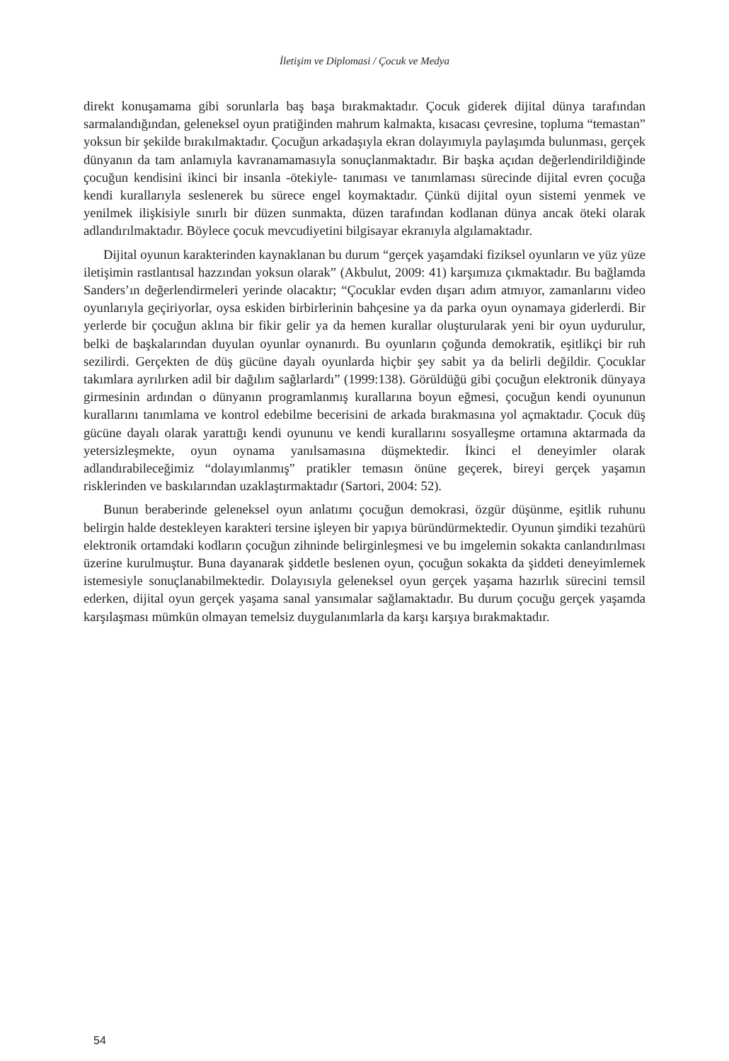İletişim ve Diplomasi / Çocuk ve Medya
direkt konuşamama gibi sorunlarla baş başa bırakmaktadır. Çocuk giderek dijital dünya tarafından sarmalandığından, geleneksel oyun pratiğinden mahrum kalmakta, kısacası çevresine, topluma “temastan” yoksun bir şekilde bırakılmaktadır. Çocuğun arkadaşıyla ekran dolayımıyla paylaşımda bulunması, gerçek dünyanın da tam anlamıyla kavranamamasıyla sonuçlanmaktadır. Bir başka açıdan değerlendirildiğinde çocuğun kendisini ikinci bir insanla -ötekiyle- tanıması ve tanımlaması sürecinde dijital evren çocuğa kendi kurallarıyla seslenerek bu sürece engel koymaktadır. Çünkü dijital oyun sistemi yenmek ve yenilmek ilişkisiyle sınırlı bir düzen sunmakta, düzen tarafından kodlanan dünya ancak öteki olarak adlandırılmaktadır. Böylece çocuk mevcudiyetini bilgisayar ekranıyla algılamaktadır.
Dijital oyunun karakterinden kaynaklanan bu durum “gerçek yaşamdaki fiziksel oyunların ve yüz yüze iletişimin rastlantısal hazzından yoksun olarak” (Akbulut, 2009: 41) karşımıza çıkmaktadır. Bu bağlamda Sanders’ın değerlendirmeleri yerinde olacaktır; “Çocuklar evden dışarı adım atmıyor, zamanlarını video oyunlarıyla geçiriyorlar, oysa eskiden birbirlerinin bahçesine ya da parka oyun oynamaya giderlerdi. Bir yerlerde bir çocuğun aklına bir fikir gelir ya da hemen kurallar oluşturularak yeni bir oyun uydurulur, belki de başkalarından duyulan oyunlar oynanırdı. Bu oyunların çoğunda demokratik, eşitlikçi bir ruh sezilirdi. Gerçekten de düş gücüne dayalı oyunlarda hiçbir şey sabit ya da belirli değildir. Çocuklar takımlara ayrılırken adil bir dağılım sağlarlardı” (1999:138). Görüldüğü gibi çocuğun elektronik dünyaya girmesinin ardından o dünyanın programlanmış kurallarına boyun eğmesi, çocuğun kendi oyununun kurallarını tanımlama ve kontrol edebilme becerisini de arkada bırakmasına yol açmaktadır. Çocuk düş gücüne dayalı olarak yarattığı kendi oyununu ve kendi kurallarını sosyalleşme ortamına aktarmada da yetersizleşmekte, oyun oynama yanılsamasına düşmektedir. İkinci el deneyimler olarak adlandırabileceğimiz “dolayımlanmış” pratikler temasın önüne geçerek, bireyi gerçek yaşamın risklerinden ve baskılarından uzaklaştırmaktadır (Sartori, 2004: 52).
Bunun beraberinde geleneksel oyun anlatımı çocuğun demokrasi, özgür düşünme, eşitlik ruhunu belirgin halde destekleyen karakteri tersine işleyen bir yapıya büründürmektedir. Oyunun şimdiki tezahürü elektronik ortamdaki kodların çocuğun zihninde belirginleşmesi ve bu imgelemin sokakta canlandırılması üzerine kurulmuştur. Buna dayanarak şiddetle beslenen oyun, çocuğun sokakta da şiddeti deneyimlemek istemesiyle sonuçlanabilmektedir. Dolayısıyla geleneksel oyun gerçek yaşama hazırlık sürecini temsil ederken, dijital oyun gerçek yaşama sanal yansımalar sağlamaktadır. Bu durum çocuğu gerçek yaşamda karşılaşması mümkün olmayan temelsiz duygulanımlarla da karşı karşıya bırakmaktadır.
54